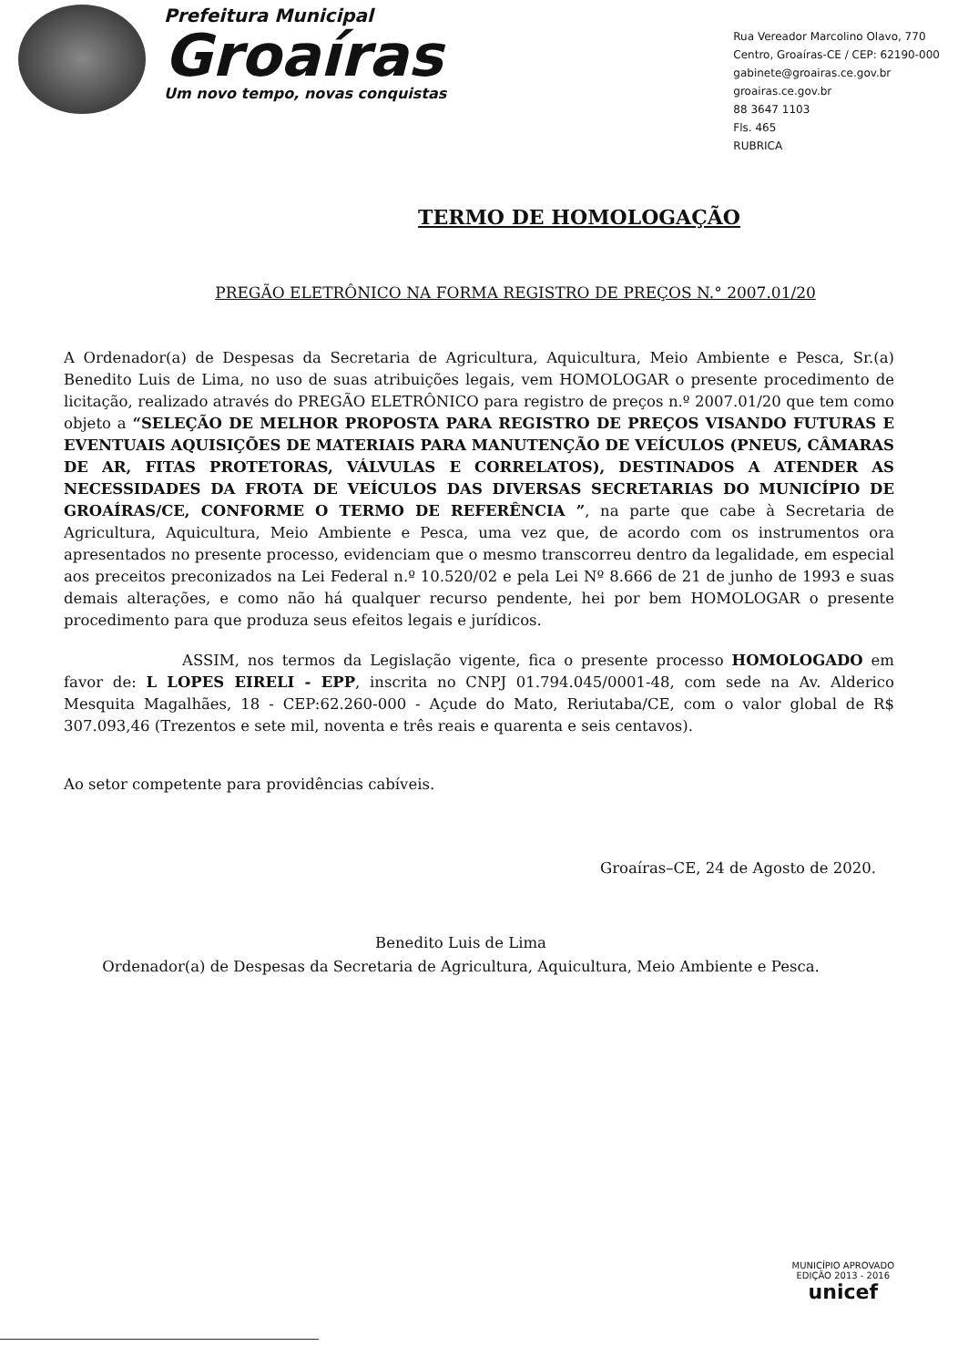Prefeitura Municipal
Groaíras
Um novo tempo, novas conquistas
Rua Vereador Marcolino Olavo, 770
Centro, Groaíras-CE / CEP: 62190-000
gabinete@groairas.ce.gov.br
groairas.ce.gov.br
88 3647 1103
Fls. 465
RUBRICA
TERMO DE HOMOLOGAÇÃO
PREGÃO ELETRÔNICO NA FORMA REGISTRO DE PREÇOS N.° 2007.01/20
A Ordenador(a) de Despesas da Secretaria de Agricultura, Aquicultura, Meio Ambiente e Pesca, Sr.(a) Benedito Luis de Lima, no uso de suas atribuições legais, vem HOMOLOGAR o presente procedimento de licitação, realizado através do PREGÃO ELETRÔNICO para registro de preços n.º 2007.01/20 que tem como objeto a “SELEÇÃO DE MELHOR PROPOSTA PARA REGISTRO DE PREÇOS VISANDO FUTURAS E EVENTUAIS AQUISIÇÕES DE MATERIAIS PARA MANUTENÇÃO DE VEÍCULOS (PNEUS, CÂMARAS DE AR, FITAS PROTETORAS, VÁLVULAS E CORRELATOS), DESTINADOS A ATENDER AS NECESSIDADES DA FROTA DE VEÍCULOS DAS DIVERSAS SECRETARIAS DO MUNICÍPIO DE GROAÍRAS/CE, CONFORME O TERMO DE REFERÊNCIA ”, na parte que cabe à Secretaria de Agricultura, Aquicultura, Meio Ambiente e Pesca, uma vez que, de acordo com os instrumentos ora apresentados no presente processo, evidenciam que o mesmo transcorreu dentro da legalidade, em especial aos preceitos preconizados na Lei Federal n.º 10.520/02 e pela Lei Nº 8.666 de 21 de junho de 1993 e suas demais alterações, e como não há qualquer recurso pendente, hei por bem HOMOLOGAR o presente procedimento para que produza seus efeitos legais e jurídicos.
ASSIM, nos termos da Legislação vigente, fica o presente processo HOMOLOGADO em favor de: L LOPES EIRELI - EPP, inscrita no CNPJ 01.794.045/0001-48, com sede na Av. Alderico Mesquita Magalhães, 18 - CEP:62.260-000 - Açude do Mato, Reriutaba/CE, com o valor global de R$ 307.093,46 (Trezentos e sete mil, noventa e três reais e quarenta e seis centavos).
Ao setor competente para providências cabíveis.
Groaíras–CE, 24 de Agosto de 2020.
Benedito Luis de Lima
Ordenador(a) de Despesas da Secretaria de Agricultura, Aquicultura, Meio Ambiente e Pesca.
MUNICÍPIO APROVADO
EDIÇÃO 2013 - 2016
unicef